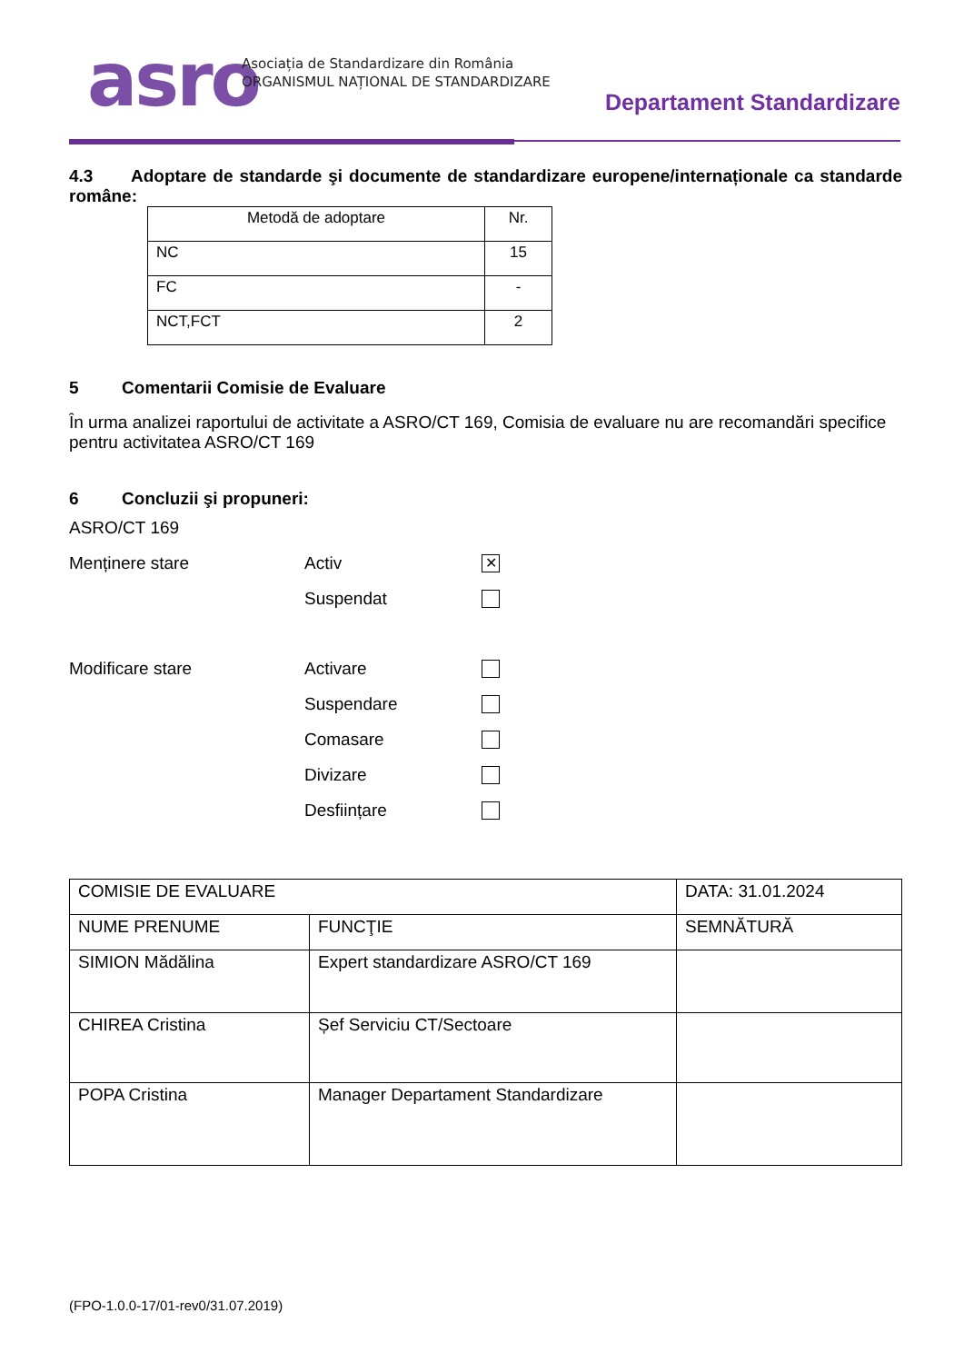asro
Asociația de Standardizare din România
ORGANISMUL NAȚIONAL DE STANDARDIZARE
Departament Standardizare
4.3 Adoptare de standarde şi documente de standardizare europene/internaționale ca standarde române:
| Metodă de adoptare | Nr. |
| --- | --- |
| NC | 15 |
| FC | - |
| NCT,FCT | 2 |
5 Comentarii Comisie de Evaluare
În urma analizei raportului de activitate a ASRO/CT 169, Comisia de evaluare nu are recomandări specifice pentru activitatea ASRO/CT 169
6 Concluzii şi propuneri:
ASRO/CT 169
Menținere stare Activ ✕
Suspendat
Modificare stare Activare
Suspendare
Comasare
Divizare
Desființare
| COMISIE DE EVALUARE | | DATA: 31.01.2024 |
| NUME PRENUME | FUNCŢIE | SEMNĂTURĂ |
| SIMION Mădălina | Expert standardizare ASRO/CT 169 | |
| CHIREA Cristina | Șef Serviciu CT/Sectoare | |
| POPA Cristina | Manager Departament Standardizare | |
(FPO-1.0.0-17/01-rev0/31.07.2019)